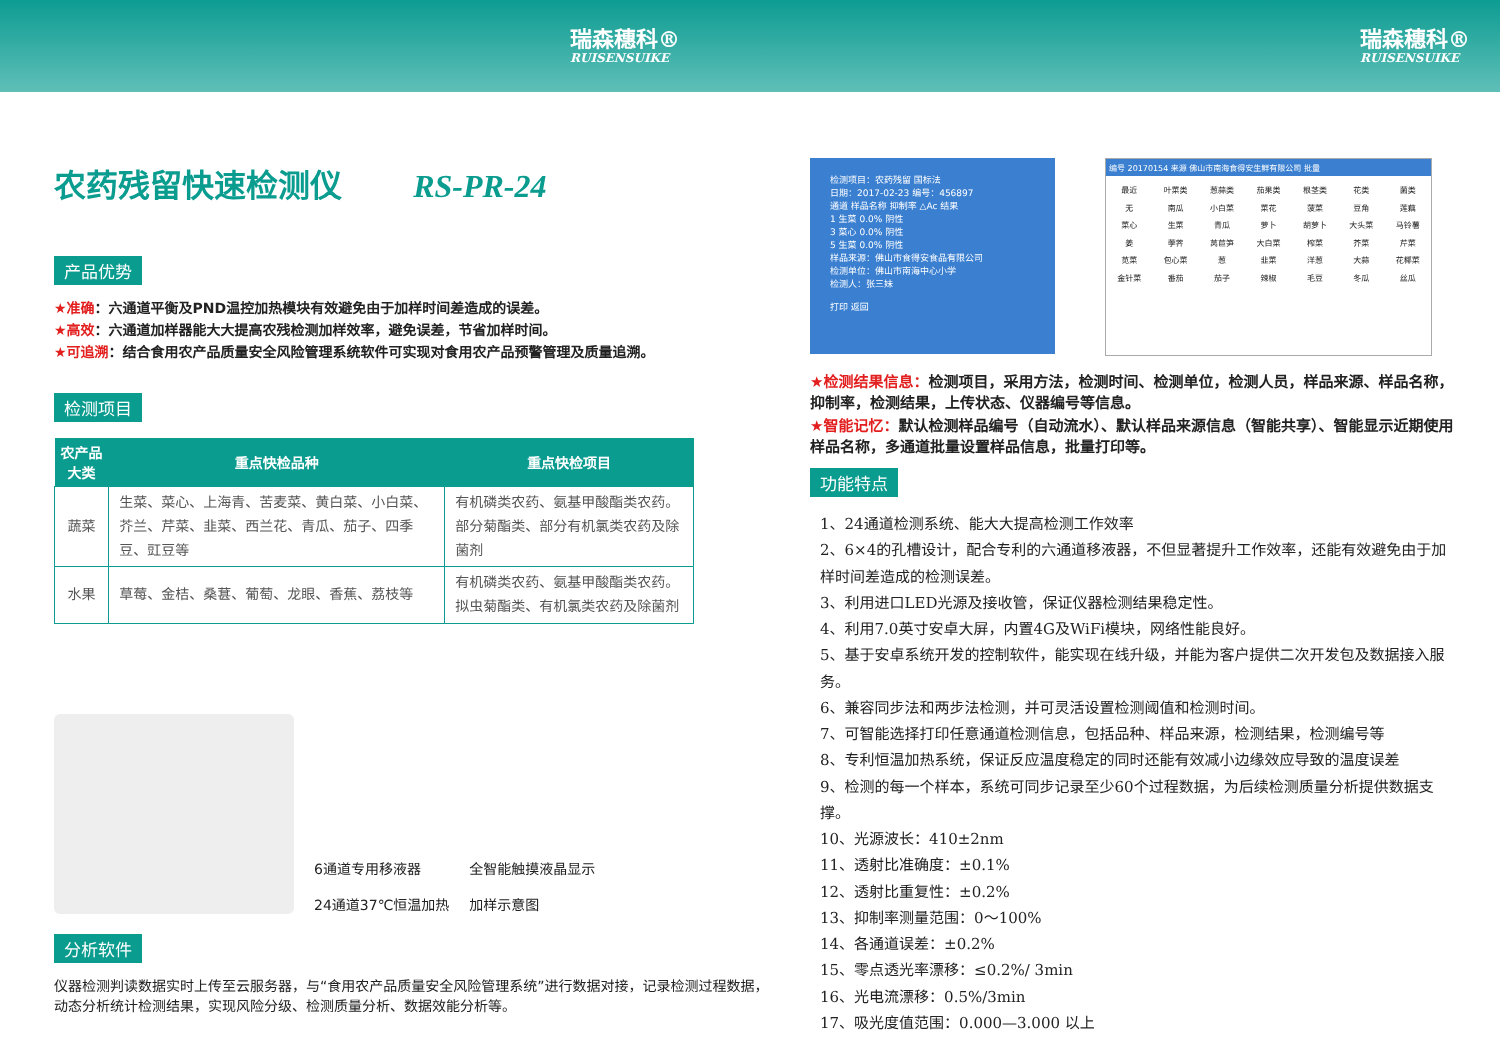瑞森穗科®
RUISENSUIKE
瑞森穗科®
RUISENSUIKE
农药残留快速检测仪 RS-PR-24
产品优势
★准确：六通道平衡及PND温控加热模块有效避免由于加样时间差造成的误差。
★高效：六通道加样器能大大提高农残检测加样效率，避免误差，节省加样时间。
★可追溯：结合食用农产品质量安全风险管理系统软件可实现对食用农产品预警管理及质量追溯。
检测项目
| 农产品大类 | 重点快检品种 | 重点快检项目 |
| --- | --- | --- |
| 蔬菜 | 生菜、菜心、上海青、苦麦菜、黄白菜、小白菜、芥兰、芹菜、韭菜、西兰花、青瓜、茄子、四季豆、豇豆等 | 有机磷类农药、氨基甲酸酯类农药。部分菊酯类、部分有机氯类农药及除菌剂 |
| 水果 | 草莓、金桔、桑葚、葡萄、龙眼、香蕉、荔枝等 | 有机磷类农药、氨基甲酸酯类农药。拟虫菊酯类、有机氯类农药及除菌剂 |
6通道专用移液器
24通道37℃恒温加热
全智能触摸液晶显示
加样示意图
分析软件
仪器检测判读数据实时上传至云服务器，与“食用农产品质量安全风险管理系统”进行数据对接，记录检测过程数据，动态分析统计检测结果，实现风险分级、检测质量分析、数据效能分析等。
检测项目：农药残留 国标法
日期：2017-02-23 编号：456897
通道 样品名称 抑制率 △Ac 结果
1 生菜 0.0% 阴性
3 菜心 0.0% 阴性
5 生菜 0.0% 阴性
样品来源：佛山市食得安食品有限公司
检测单位：佛山市南海中心小学
检测人：张三妹
打印 返回
编号 20170154 来源 佛山市南海食得安生鲜有限公司 批量
| 最近 | 叶菜类 | 葱蒜类 | 茄果类 | 根茎类 | 花类 | 菌类 |
| 无 | 南瓜 | 小白菜 | 菜花 | 菠菜 | 豆角 | 莲藕 |
| 菜心 | 生菜 | 青瓜 | 萝卜 | 胡萝卜 | 大头菜 | 马铃薯 |
| 姜 | 荸荠 | 莴苣笋 | 大白菜 | 榨菜 | 芥菜 | 芹菜 |
| 苋菜 | 包心菜 | 葱 | 韭菜 | 洋葱 | 大蒜 | 花椰菜 |
| 金针菜 | 番茄 | 茄子 | 辣椒 | 毛豆 | 冬瓜 | 丝瓜 |
★检测结果信息：检测项目，采用方法，检测时间、检测单位，检测人员，样品来源、样品名称，抑制率，检测结果，上传状态、仪器编号等信息。
★智能记忆：默认检测样品编号（自动流水）、默认样品来源信息（智能共享）、智能显示近期使用样品名称，多通道批量设置样品信息，批量打印等。
功能特点
1、24通道检测系统、能大大提高检测工作效率
2、6×4的孔槽设计，配合专利的六通道移液器，不但显著提升工作效率，还能有效避免由于加样时间差造成的检测误差。
3、利用进口LED光源及接收管，保证仪器检测结果稳定性。
4、利用7.0英寸安卓大屏，内置4G及WiFi模块，网络性能良好。
5、基于安卓系统开发的控制软件，能实现在线升级，并能为客户提供二次开发包及数据接入服务。
6、兼容同步法和两步法检测，并可灵活设置检测阈值和检测时间。
7、可智能选择打印任意通道检测信息，包括品种、样品来源，检测结果，检测编号等
8、专利恒温加热系统，保证反应温度稳定的同时还能有效减小边缘效应导致的温度误差
9、检测的每一个样本，系统可同步记录至少60个过程数据，为后续检测质量分析提供数据支撑。
10、光源波长：410±2nm
11、透射比准确度：±0.1%
12、透射比重复性：±0.2%
13、抑制率测量范围：0～100%
14、各通道误差：±0.2%
15、零点透光率漂移：≤0.2%/ 3min
16、光电流漂移：0.5%/3min
17、吸光度值范围：0.000—3.000 以上